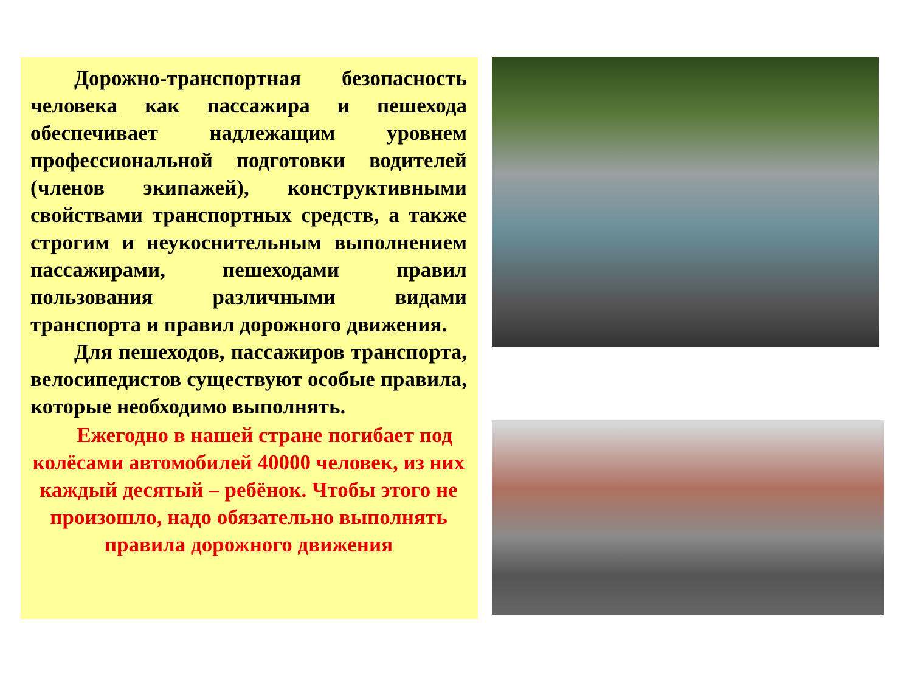Дорожно-транспортная безопасность человека как пассажира и пешехода обеспечивает надлежащим уровнем профессиональной подготовки водителей (членов экипажей), конструктивными свойствами транспортных средств, а также строгим и неукоснительным выполнением пассажирами, пешеходами правил пользования различными видами транспорта и правил дорожного движения.
Для пешеходов, пассажиров транспорта, велосипедистов существуют особые правила, которые необходимо выполнять.
Ежегодно в нашей стране погибает под колёсами автомобилей 40000 человек, из них каждый десятый – ребёнок. Чтобы этого не произошло, надо обязательно выполнять правила дорожного движения